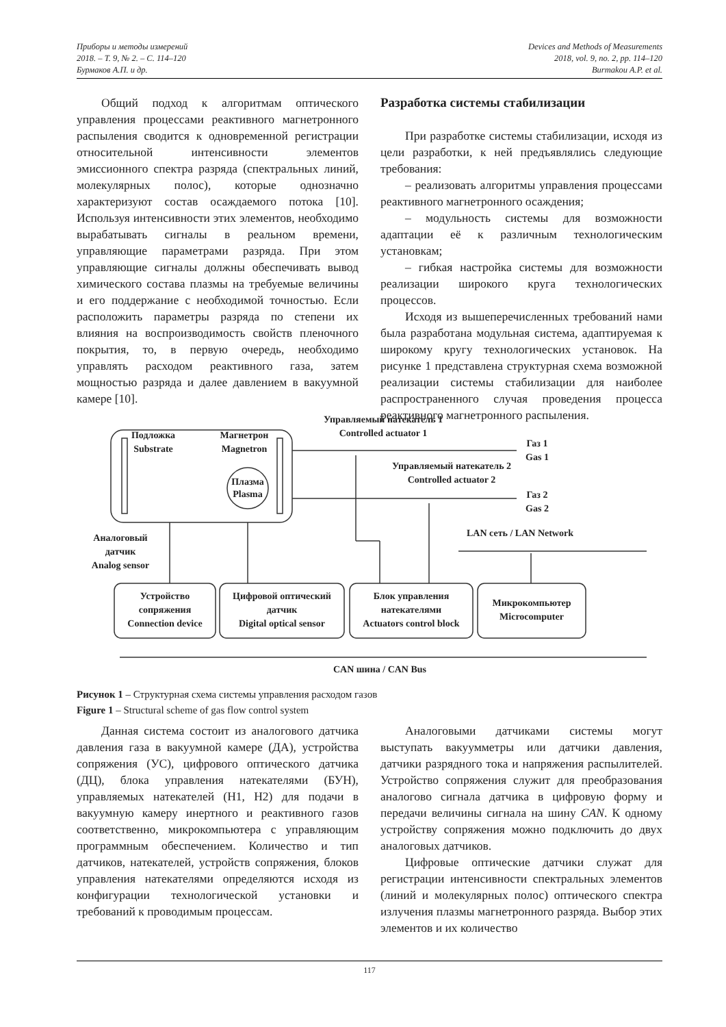Приборы и методы измерений
2018. – Т. 9, № 2. – С. 114–120
Бурмаков А.П. и др.
Devices and Methods of Measurements
2018, vol. 9, no. 2, pp. 114–120
Burmakou A.P. et al.
Общий подход к алгоритмам оптического управления процессами реактивного магнетронного распыления сводится к одновременной регистрации относительной интенсивности элементов эмиссионного спектра разряда (спектральных линий, молекулярных полос), которые однозначно характеризуют состав осаждаемого потока [10]. Используя интенсивности этих элементов, необходимо вырабатывать сигналы в реальном времени, управляющие параметрами разряда. При этом управляющие сигналы должны обеспечивать вывод химического состава плазмы на требуемые величины и его поддержание с необходимой точностью. Если расположить параметры разряда по степени их влияния на воспроизводимость свойств пленочного покрытия, то, в первую очередь, необходимо управлять расходом реактивного газа, затем мощностью разряда и далее давлением в вакуумной камере [10].
Разработка системы стабилизации
При разработке системы стабилизации, исходя из цели разработки, к ней предъявлялись следующие требования:
– реализовать алгоритмы управления процессами реактивного магнетронного осаждения;
– модульность системы для возможности адаптации её к различным технологическим установкам;
– гибкая настройка системы для возможности реализации широкого круга технологических процессов.
Исходя из вышеперечисленных требований нами была разработана модульная система, адаптируемая к широкому кругу технологических установок. На рисунке 1 представлена структурная схема возможной реализации системы стабилизации для наиболее распространенного случая проведения процесса реактивного магнетронного распыления.
Управляемый натекатель 1
Controlled actuator 1
Подложка
Substrate
Магнетрон
Magnetron
Плазма
Plasma
Газ 1
Gas 1
Управляемый натекатель 2
Controlled actuator 2
Газ 2
Gas 2
Аналоговый
датчик
Analog sensor
LAN сеть / LAN Network
Устройство
сопряжения
Connection device
Цифровой оптический
датчик
Digital optical sensor
Блок управления
натекателями
Actuators control block
Микрокомпьютер
Microcomputer
CAN шина / CAN Bus
Рисунок 1 – Структурная схема системы управления расходом газов
Figure 1 – Structural scheme of gas flow control system
Данная система состоит из аналогового датчика давления газа в вакуумной камере (ДА), устройства сопряжения (УС), цифрового оптического датчика (ДЦ), блока управления натекателями (БУН), управляемых натекателей (Н1, Н2) для подачи в вакуумную камеру инертного и реактивного газов соответственно, микрокомпьютера с управляющим программным обеспечением. Количество и тип датчиков, натекателей, устройств сопряжения, блоков управления натекателями определяются исходя из конфигурации технологической установки и требований к проводимым процессам.
Аналоговыми датчиками системы могут выступать вакуумметры или датчики давления, датчики разрядного тока и напряжения распылителей. Устройство сопряжения служит для преобразования аналогово сигнала датчика в цифровую форму и передачи величины сигнала на шину CAN. К одному устройству сопряжения можно подключить до двух аналоговых датчиков.
Цифровые оптические датчики служат для регистрации интенсивности спектральных элементов (линий и молекулярных полос) оптического спектра излучения плазмы магнетронного разряда. Выбор этих элементов и их количество
117